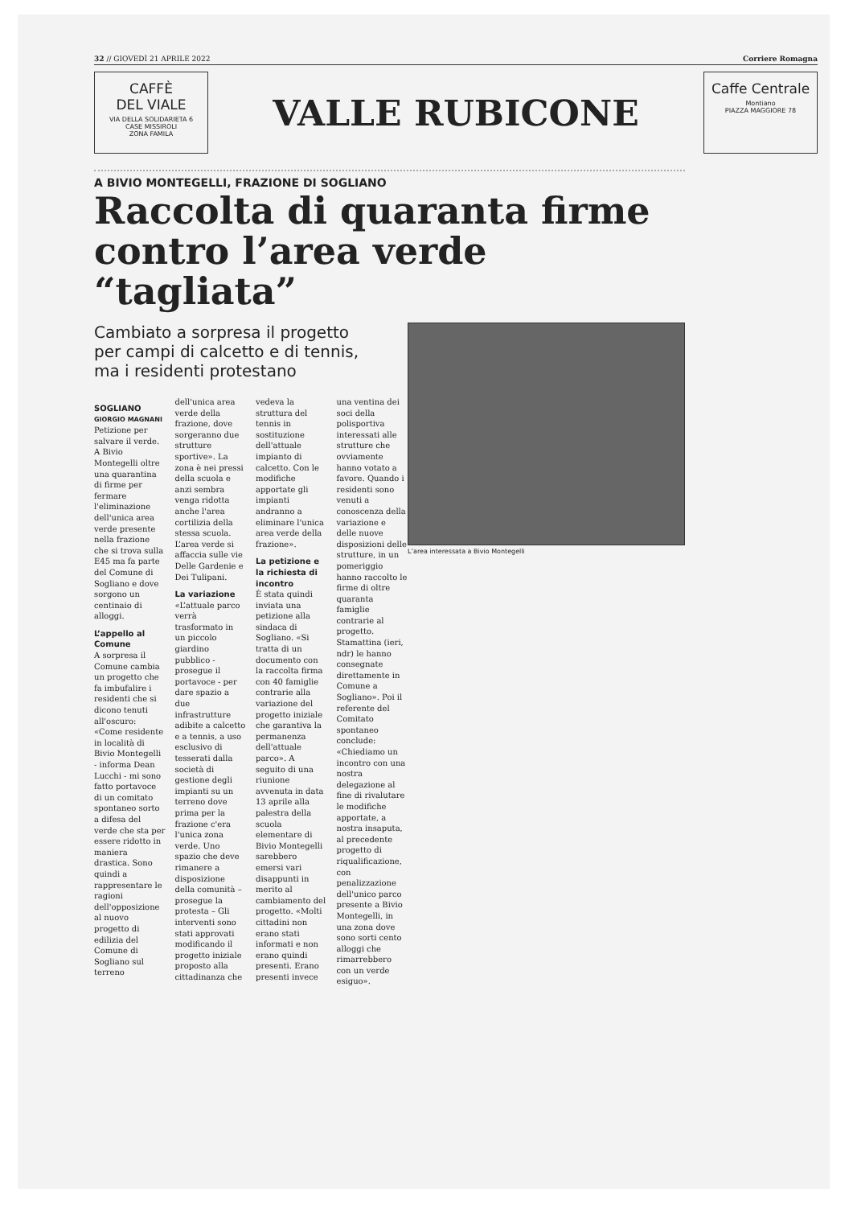32 // GIOVEDÌ 21 APRILE 2022 Corriere Romagna
CAFFÈ
DEL VIALE
VIA DELLA SOLIDARIETA 6
CASE MISSIROLI
ZONA FAMILA
VALLE RUBICONE
Caffe Centrale
Montiano
PIAZZA MAGGIORE 78
A BIVIO MONTEGELLI, FRAZIONE DI SOGLIANO
Raccolta di quaranta firme contro l’area verde “tagliata”
Cambiato a sorpresa il progetto per campi di calcetto e di tennis, ma i residenti protestano
L’area interessata a Bivio Montegelli
SOGLIANO
GIORGIO MAGNANI
Petizione per salvare il verde. A Bivio Montegelli oltre una quarantina di firme per fermare l'eliminazione dell'unica area verde presente nella frazione che si trova sulla E45 ma fa parte del Comune di Sogliano e dove sorgono un centinaio di alloggi.
L’appello al Comune
A sorpresa il Comune cambia un progetto che fa imbufalire i residenti che si dicono tenuti all'oscuro: «Come residente in località di Bivio Montegelli - informa Dean Lucchi - mi sono fatto portavoce di un comitato spontaneo sorto a difesa del verde che sta per essere ridotto in maniera drastica. Sono quindi a rappresentare le ragioni dell'opposizione al nuovo progetto di edilizia del Comune di Sogliano sul terreno dell'unica area verde della frazione, dove sorgeranno due strutture sportive». La zona è nei pressi della scuola e anzi sembra venga ridotta anche l'area cortilizia della stessa scuola. L’area verde si affaccia sulle vie Delle Gardenie e Dei Tulipani.
La variazione
«L’attuale parco verrà trasformato in un piccolo giardino pubblico - prosegue il portavoce - per dare spazio a due infrastrutture adibite a calcetto e a tennis, a uso esclusivo di tesserati dalla società di gestione degli impianti su un terreno dove prima per la frazione c'era l'unica zona verde. Uno spazio che deve rimanere a disposizione della comunità – prosegue la protesta – Gli interventi sono stati approvati modificando il progetto iniziale proposto alla cittadinanza che vedeva la struttura del tennis in sostituzione dell'attuale impianto di calcetto. Con le modifiche apportate gli impianti andranno a eliminare l'unica area verde della frazione».
La petizione e la richiesta di incontro
È stata quindi inviata una petizione alla sindaca di Sogliano. «Si tratta di un documento con la raccolta firma con 40 famiglie contrarie alla variazione del progetto iniziale che garantiva la permanenza dell'attuale parco». A seguito di una riunione avvenuta in data 13 aprile alla palestra della scuola elementare di Bivio Montegelli sarebbero emersi vari disappunti in merito al cambiamento del progetto. «Molti cittadini non erano stati informati e non erano quindi presenti. Erano presenti invece una ventina dei soci della polisportiva interessati alle strutture che ovviamente hanno votato a favore. Quando i residenti sono venuti a conoscenza della variazione e delle nuove disposizioni delle strutture, in un pomeriggio hanno raccolto le firme di oltre quaranta famiglie contrarie al progetto. Stamattina (ieri, ndr) le hanno consegnate direttamente in Comune a Sogliano». Poi il referente del Comitato spontaneo conclude: «Chiediamo un incontro con una nostra delegazione al fine di rivalutare le modifiche apportate, a nostra insaputa, al precedente progetto di riqualificazione, con penalizzazione dell'unico parco presente a Bivio Montegelli, in una zona dove sono sorti cento alloggi che rimarrebbero con un verde esiguo».